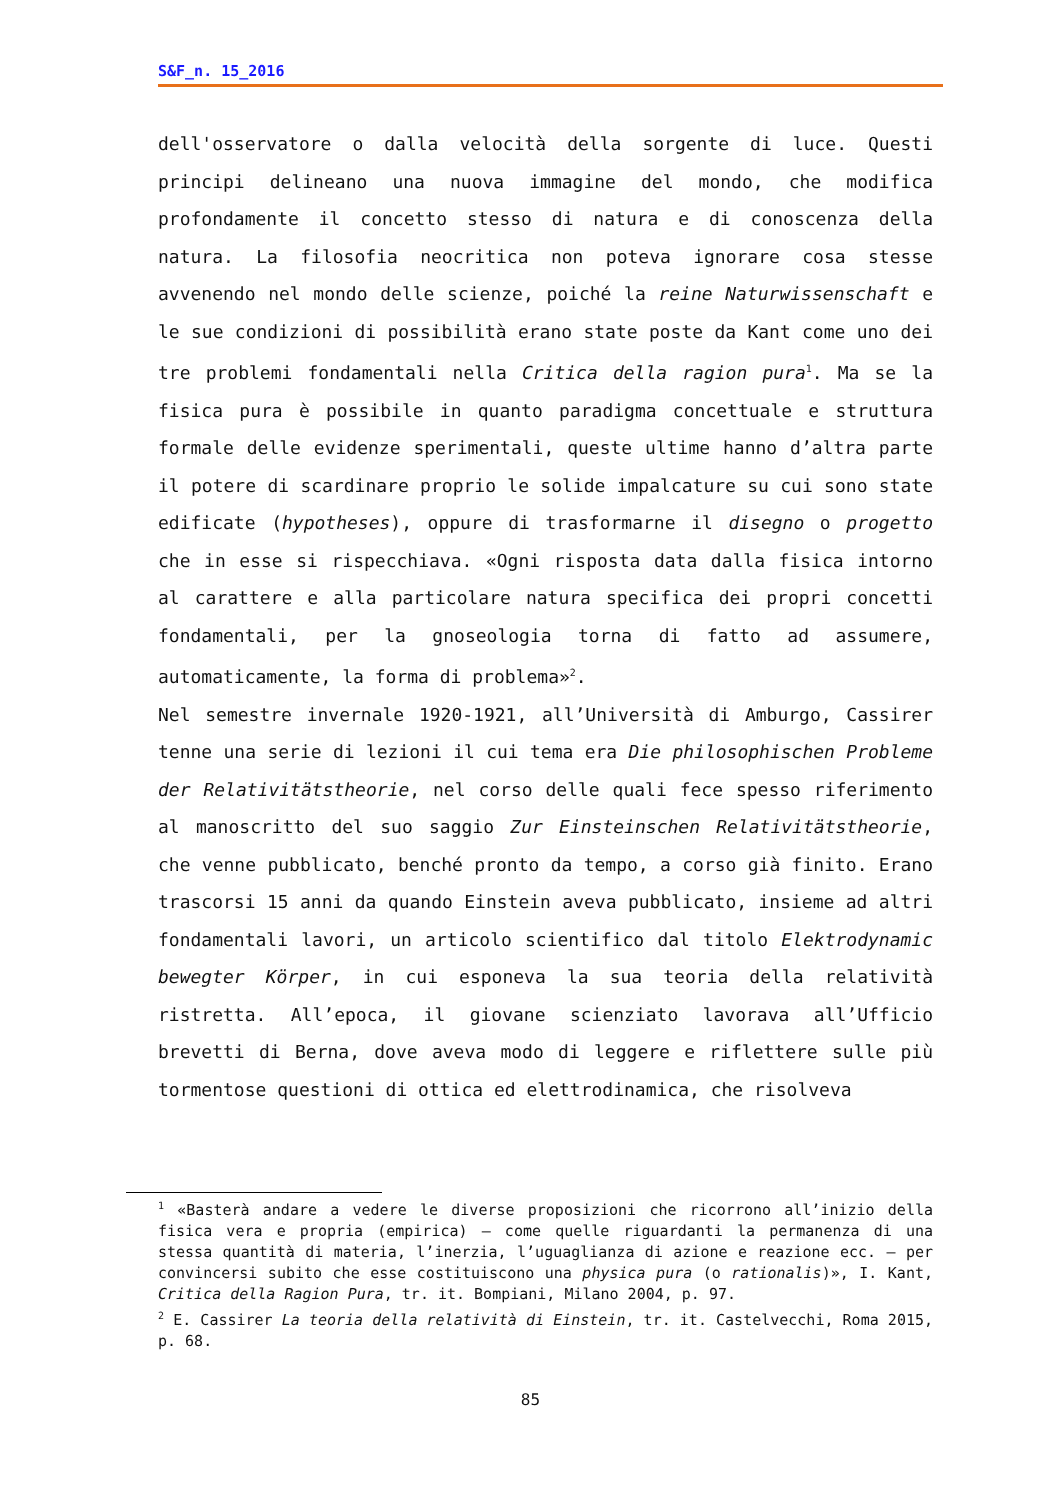S&F_n. 15_2016
dell'osservatore o dalla velocità della sorgente di luce. Questi principi delineano una nuova immagine del mondo, che modifica profondamente il concetto stesso di natura e di conoscenza della natura. La filosofia neocritica non poteva ignorare cosa stesse avvenendo nel mondo delle scienze, poiché la reine Naturwissenschaft e le sue condizioni di possibilità erano state poste da Kant come uno dei tre problemi fondamentali nella Critica della ragion pura<sup>1</sup>. Ma se la fisica pura è possibile in quanto paradigma concettuale e struttura formale delle evidenze sperimentali, queste ultime hanno d’altra parte il potere di scardinare proprio le solide impalcature su cui sono state edificate (hypotheses), oppure di trasformarne il disegno o progetto che in esse si rispecchiava. «Ogni risposta data dalla fisica intorno al carattere e alla particolare natura specifica dei propri concetti fondamentali, per la gnoseologia torna di fatto ad assumere, automaticamente, la forma di problema»<sup>2</sup>.
Nel semestre invernale 1920-1921, all’Università di Amburgo, Cassirer tenne una serie di lezioni il cui tema era Die philosophischen Probleme der Relativitätstheorie, nel corso delle quali fece spesso riferimento al manoscritto del suo saggio Zur Einsteinschen Relativitätstheorie, che venne pubblicato, benché pronto da tempo, a corso già finito. Erano trascorsi 15 anni da quando Einstein aveva pubblicato, insieme ad altri fondamentali lavori, un articolo scientifico dal titolo Elektrodynamic bewegter Körper, in cui esponeva la sua teoria della relatività ristretta. All’epoca, il giovane scienziato lavorava all’Ufficio brevetti di Berna, dove aveva modo di leggere e riflettere sulle più tormentose questioni di ottica ed elettrodinamica, che risolveva
<sup>1</sup> «Basterà andare a vedere le diverse proposizioni che ricorrono all’inizio della fisica vera e propria (empirica) – come quelle riguardanti la permanenza di una stessa quantità di materia, l’inerzia, l’uguaglianza di azione e reazione ecc. – per convincersi subito che esse costituiscono una physica pura (o rationalis)», I. Kant, Critica della Ragion Pura, tr. it. Bompiani, Milano 2004, p. 97.
<sup>2</sup> E. Cassirer La teoria della relatività di Einstein, tr. it. Castelvecchi, Roma 2015, p. 68.
85